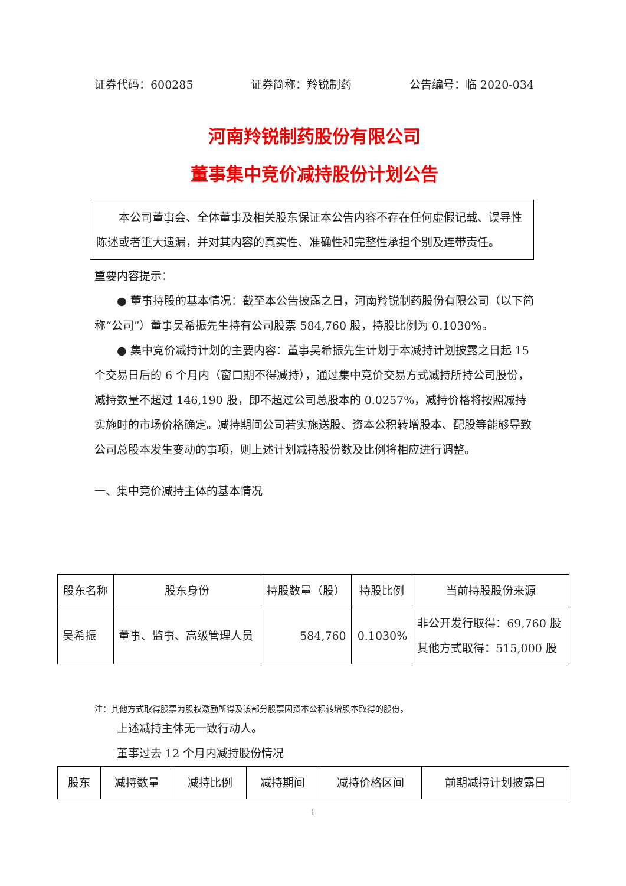证券代码：600285 证券简称：羚锐制药 公告编号：临 2020-034
河南羚锐制药股份有限公司
董事集中竞价减持股份计划公告
　　本公司董事会、全体董事及相关股东保证本公告内容不存在任何虚假记载、误导性陈述或者重大遗漏，并对其内容的真实性、准确性和完整性承担个别及连带责任。
重要内容提示：
　　● 董事持股的基本情况：截至本公告披露之日，河南羚锐制药股份有限公司（以下简称“公司”）董事吴希振先生持有公司股票 584,760 股，持股比例为 0.1030%。
　　● 集中竞价减持计划的主要内容：董事吴希振先生计划于本减持计划披露之日起 15 个交易日后的 6 个月内（窗口期不得减持），通过集中竞价交易方式减持所持公司股份，减持数量不超过 146,190 股，即不超过公司总股本的 0.0257%，减持价格将按照减持实施时的市场价格确定。减持期间公司若实施送股、资本公积转增股本、配股等能够导致公司总股本发生变动的事项，则上述计划减持股份数及比例将相应进行调整。
一、集中竞价减持主体的基本情况
| 股东名称 | 股东身份 | 持股数量（股） | 持股比例 | 当前持股股份来源 |
| --- | --- | --- | --- | --- |
| 吴希振 | 董事、监事、高级管理人员 | 584,760 | 0.1030% | 非公开发行取得：69,760 股 其他方式取得：515,000 股 |
注：其他方式取得股票为股权激励所得及该部分股票因资本公积转增股本取得的股份。
　　上述减持主体无一致行动人。
　　董事过去 12 个月内减持股份情况
| 股东 | 减持数量 | 减持比例 | 减持期间 | 减持价格区间 | 前期减持计划披露日 |
| --- | --- | --- | --- | --- | --- |
1